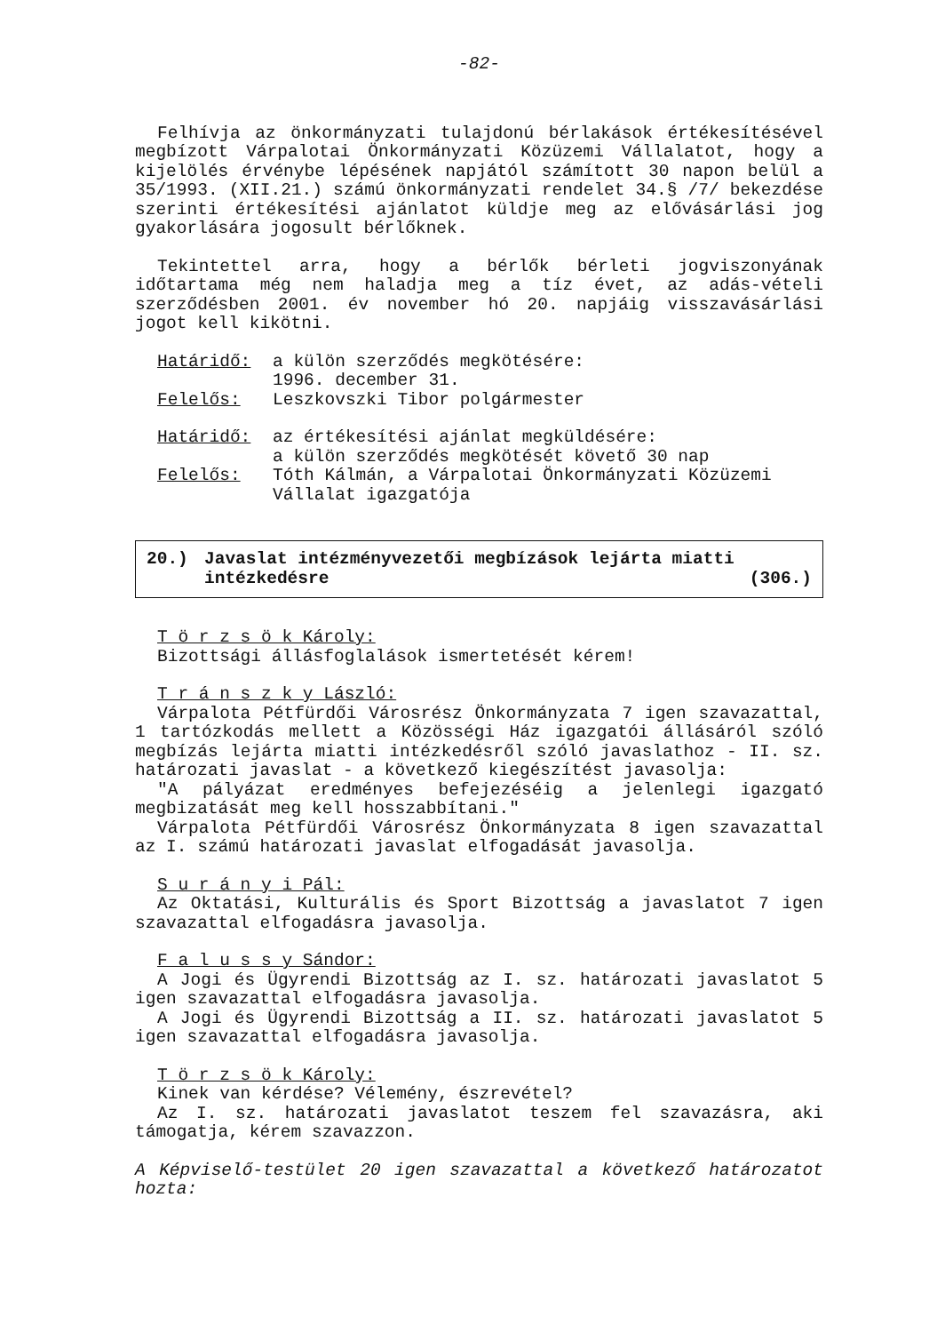-82-
Felhívja az önkormányzati tulajdonú bérlakások értékesítésével megbízott Várpalotai Önkormányzati Közüzemi Vállalatot, hogy a kijelölés érvénybe lépésének napjától számított 30 napon belül a 35/1993. (XII.21.) számú önkormányzati rendelet 34.§ /7/ bekezdése szerinti értékesítési ajánlatot küldje meg az elővásárlási jog gyakorlására jogosult bérlőknek.
Tekintettel arra, hogy a bérlők bérleti jogviszonyának időtartama még nem haladja meg a tíz évet, az adás-vételi szerződésben 2001. év november hó 20. napjáig visszavásárlási jogot kell kikötni.
Határidő: a külön szerződés megkötésére:
1996. december 31.
Felelős: Leszkovszki Tibor polgármester
Határidő: az értékesítési ajánlat megküldésére:
a külön szerződés megkötését követő 30 nap
Felelős: Tóth Kálmán, a Várpalotai Önkormányzati Közüzemi Vállalat igazgatója
20.) Javaslat intézményvezetői megbízások lejárta miatti intézkedésre (306.)
T ö r z s ö k Károly:
Bizottsági állásfoglalások ismertetését kérem!
T r á n s z k y László:
Várpalota Pétfürdői Városrész Önkormányzata 7 igen szavazattal, 1 tartózkodás mellett a Közösségi Ház igazgatói állásáról szóló megbízás lejárta miatti intézkedésről szóló javaslathoz - II. sz. határozati javaslat - a következő kiegészítést javasolja:
"A pályázat eredményes befejezéséig a jelenlegi igazgató megbizatását meg kell hosszabbítani."
Várpalota Pétfürdői Városrész Önkormányzata 8 igen szavazattal az I. számú határozati javaslat elfogadását javasolja.
S u r á n y i Pál:
Az Oktatási, Kulturális és Sport Bizottság a javaslatot 7 igen szavazattal elfogadásra javasolja.
F a l u s s y Sándor:
A Jogi és Ügyrendi Bizottság az I. sz. határozati javaslatot 5 igen szavazattal elfogadásra javasolja.
A Jogi és Ügyrendi Bizottság a II. sz. határozati javaslatot 5 igen szavazattal elfogadásra javasolja.
T ö r z s ö k Károly:
Kinek van kérdése? Vélemény, észrevétel?
Az I. sz. határozati javaslatot teszem fel szavazásra, aki támogatja, kérem szavazzon.
A Képviselő-testület 20 igen szavazattal a következő határozatot hozta: